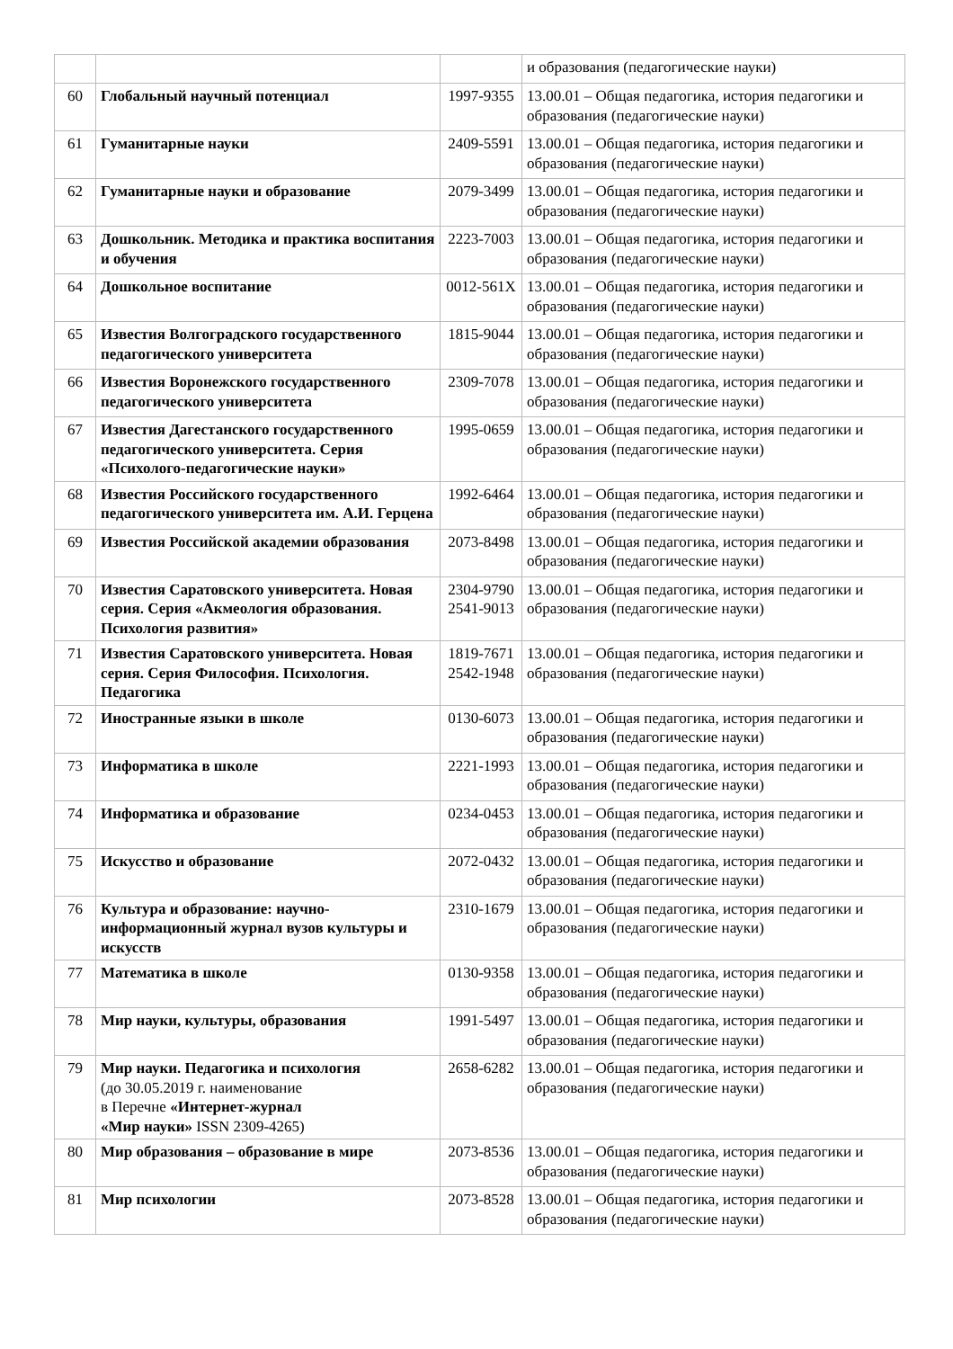| | | | и образования (педагогические науки) |
| 60 | Глобальный научный потенциал | 1997-9355 | 13.00.01 – Общая педагогика, история педагогики и образования (педагогические науки) |
| 61 | Гуманитарные науки | 2409-5591 | 13.00.01 – Общая педагогика, история педагогики и образования (педагогические науки) |
| 62 | Гуманитарные науки и образование | 2079-3499 | 13.00.01 – Общая педагогика, история педагогики и образования (педагогические науки) |
| 63 | Дошкольник. Методика и практика воспитания и обучения | 2223-7003 | 13.00.01 – Общая педагогика, история педагогики и образования (педагогические науки) |
| 64 | Дошкольное воспитание | 0012-561X | 13.00.01 – Общая педагогика, история педагогики и образования (педагогические науки) |
| 65 | Известия Волгоградского государственного педагогического университета | 1815-9044 | 13.00.01 – Общая педагогика, история педагогики и образования (педагогические науки) |
| 66 | Известия Воронежского государственного педагогического университета | 2309-7078 | 13.00.01 – Общая педагогика, история педагогики и образования (педагогические науки) |
| 67 | Известия Дагестанского государственного педагогического университета. Серия «Психолого-педагогические науки» | 1995-0659 | 13.00.01 – Общая педагогика, история педагогики и образования (педагогические науки) |
| 68 | Известия Российского государственного педагогического университета им. А.И. Герцена | 1992-6464 | 13.00.01 – Общая педагогика, история педагогики и образования (педагогические науки) |
| 69 | Известия Российской академии образования | 2073-8498 | 13.00.01 – Общая педагогика, история педагогики и образования (педагогические науки) |
| 70 | Известия Саратовского университета. Новая серия. Серия «Акмеология образования. Психология развития» | 2304-9790 2541-9013 | 13.00.01 – Общая педагогика, история педагогики и образования (педагогические науки) |
| 71 | Известия Саратовского университета. Новая серия. Серия Философия. Психология. Педагогика | 1819-7671 2542-1948 | 13.00.01 – Общая педагогика, история педагогики и образования (педагогические науки) |
| 72 | Иностранные языки в школе | 0130-6073 | 13.00.01 – Общая педагогика, история педагогики и образования (педагогические науки) |
| 73 | Информатика в школе | 2221-1993 | 13.00.01 – Общая педагогика, история педагогики и образования (педагогические науки) |
| 74 | Информатика и образование | 0234-0453 | 13.00.01 – Общая педагогика, история педагогики и образования (педагогические науки) |
| 75 | Искусство и образование | 2072-0432 | 13.00.01 – Общая педагогика, история педагогики и образования (педагогические науки) |
| 76 | Культура и образование: научно-информационный журнал вузов культуры и искусств | 2310-1679 | 13.00.01 – Общая педагогика, история педагогики и образования (педагогические науки) |
| 77 | Математика в школе | 0130-9358 | 13.00.01 – Общая педагогика, история педагогики и образования (педагогические науки) |
| 78 | Мир науки, культуры, образования | 1991-5497 | 13.00.01 – Общая педагогика, история педагогики и образования (педагогические науки) |
| 79 | Мир науки. Педагогика и психология (до 30.05.2019 г. наименование в Перечне «Интернет-журнал «Мир науки» ISSN 2309-4265) | 2658-6282 | 13.00.01 – Общая педагогика, история педагогики и образования (педагогические науки) |
| 80 | Мир образования – образование в мире | 2073-8536 | 13.00.01 – Общая педагогика, история педагогики и образования (педагогические науки) |
| 81 | Мир психологии | 2073-8528 | 13.00.01 – Общая педагогика, история педагогики и образования (педагогические науки) |